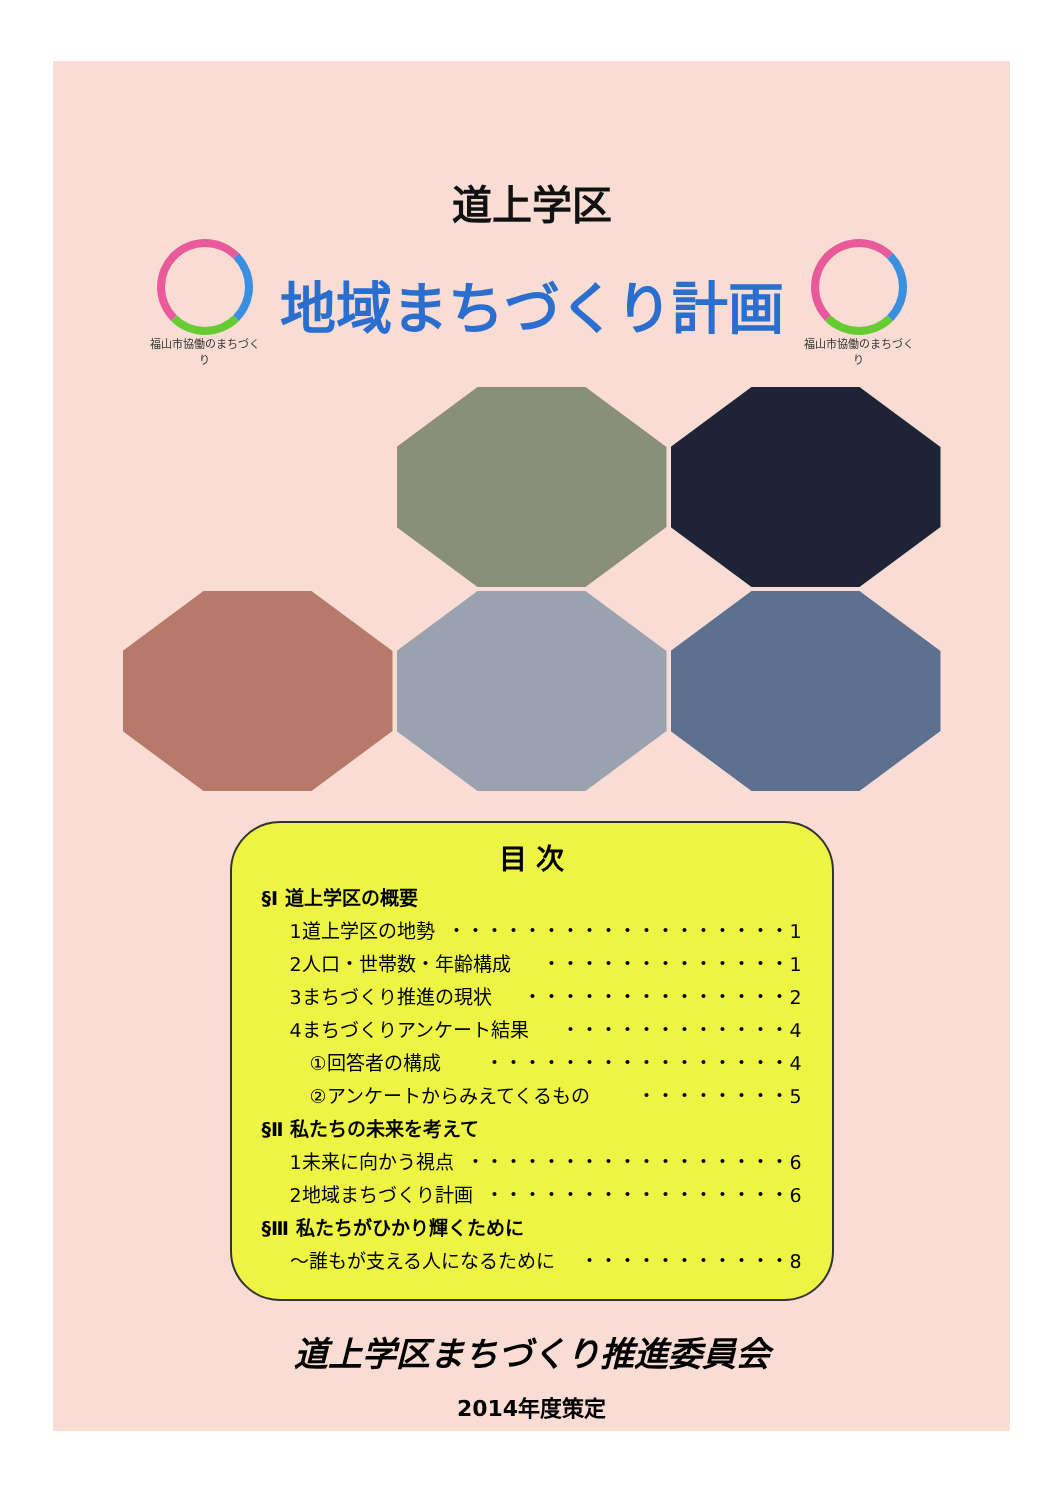道上学区
福山市協働のまちづくり
地域まちづくり計画
福山市協働のまちづくり
目 次
§Ⅰ 道上学区の概要
1道上学区の地勢 ・・・・・・・・・・・・・・・・・・1
2人口・世帯数・年齢構成 ・・・・・・・・・・・・・1
3まちづくり推進の現状 ・・・・・・・・・・・・・・2
4まちづくりアンケート結果 ・・・・・・・・・・・・4
①回答者の構成 ・・・・・・・・・・・・・・・・4
②アンケートからみえてくるもの ・・・・・・・・5
§Ⅱ 私たちの未来を考えて
1未来に向かう視点 ・・・・・・・・・・・・・・・・・6
2地域まちづくり計画 ・・・・・・・・・・・・・・・・6
§Ⅲ 私たちがひかり輝くために
～誰もが支える人になるために ・・・・・・・・・・・8
道上学区まちづくり推進委員会
2014年度策定